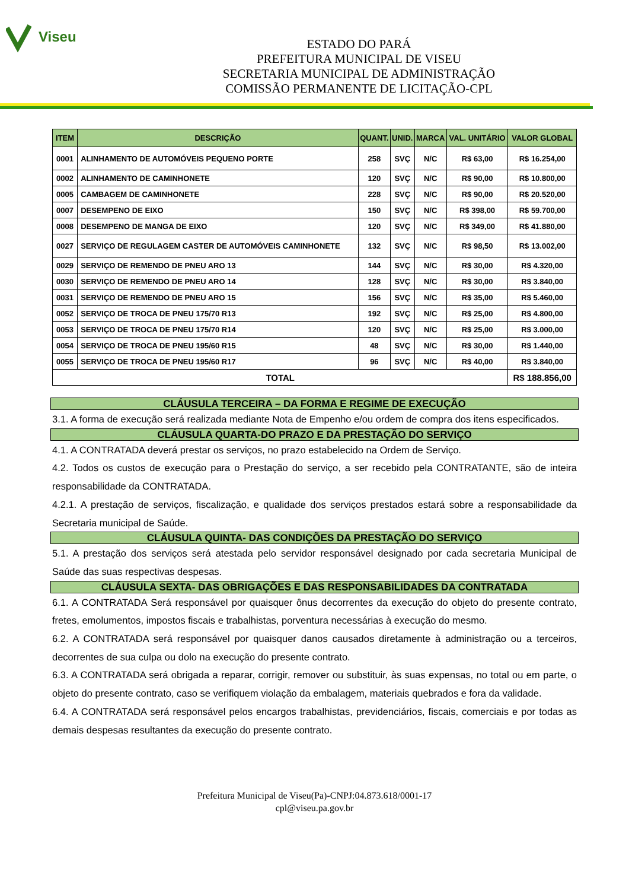Viseu
ESTADO DO PARÁ
PREFEITURA MUNICIPAL DE VISEU
SECRETARIA MUNICIPAL DE ADMINISTRAÇÃO
COMISSÃO PERMANENTE DE LICITAÇÃO-CPL
| ITEM | DESCRIÇÃO | QUANT. | UNID. | MARCA | VAL. UNITÁRIO | VALOR GLOBAL |
| --- | --- | --- | --- | --- | --- | --- |
| 0001 | ALINHAMENTO DE AUTOMÓVEIS PEQUENO PORTE | 258 | SVÇ | N/C | R$ 63,00 | R$ 16.254,00 |
| 0002 | ALINHAMENTO DE CAMINHONETE | 120 | SVÇ | N/C | R$ 90,00 | R$ 10.800,00 |
| 0005 | CAMBAGEM DE CAMINHONETE | 228 | SVÇ | N/C | R$ 90,00 | R$ 20.520,00 |
| 0007 | DESEMPENO DE EIXO | 150 | SVÇ | N/C | R$ 398,00 | R$ 59.700,00 |
| 0008 | DESEMPENO DE MANGA DE EIXO | 120 | SVÇ | N/C | R$ 349,00 | R$ 41.880,00 |
| 0027 | SERVIÇO DE REGULAGEM CASTER DE AUTOMÓVEIS CAMINHONETE | 132 | SVÇ | N/C | R$ 98,50 | R$ 13.002,00 |
| 0029 | SERVIÇO DE REMENDO DE PNEU ARO 13 | 144 | SVÇ | N/C | R$ 30,00 | R$ 4.320,00 |
| 0030 | SERVIÇO DE REMENDO DE PNEU ARO 14 | 128 | SVÇ | N/C | R$ 30,00 | R$ 3.840,00 |
| 0031 | SERVIÇO DE REMENDO DE PNEU ARO 15 | 156 | SVÇ | N/C | R$ 35,00 | R$ 5.460,00 |
| 0052 | SERVIÇO DE TROCA DE PNEU 175/70 R13 | 192 | SVÇ | N/C | R$ 25,00 | R$ 4.800,00 |
| 0053 | SERVIÇO DE TROCA DE PNEU 175/70 R14 | 120 | SVÇ | N/C | R$ 25,00 | R$ 3.000,00 |
| 0054 | SERVIÇO DE TROCA DE PNEU 195/60 R15 | 48 | SVÇ | N/C | R$ 30,00 | R$ 1.440,00 |
| 0055 | SERVIÇO DE TROCA DE PNEU 195/60 R17 | 96 | SVÇ | N/C | R$ 40,00 | R$ 3.840,00 |
| TOTAL | | | | | | R$ 188.856,00 |
CLÁUSULA TERCEIRA – DA FORMA E REGIME DE EXECUÇÃO
3.1. A forma de execução será realizada mediante Nota de Empenho e/ou ordem de compra dos itens especificados.
CLÁUSULA QUARTA-DO PRAZO E DA PRESTAÇÃO DO SERVIÇO
4.1. A CONTRATADA deverá prestar os serviços, no prazo estabelecido na Ordem de Serviço.
4.2. Todos os custos de execução para o Prestação do serviço, a ser recebido pela CONTRATANTE, são de inteira responsabilidade da CONTRATADA.
4.2.1. A prestação de serviços, fiscalização, e qualidade dos serviços prestados estará sobre a responsabilidade da Secretaria municipal de Saúde.
CLÁUSULA QUINTA- DAS CONDIÇÕES DA PRESTAÇÃO DO SERVIÇO
5.1. A prestação dos serviços será atestada pelo servidor responsável designado por cada secretaria Municipal de Saúde das suas respectivas despesas.
CLÁUSULA SEXTA- DAS OBRIGAÇÕES E DAS RESPONSABILIDADES DA CONTRATADA
6.1. A CONTRATADA Será responsável por quaisquer ônus decorrentes da execução do objeto do presente contrato, fretes, emolumentos, impostos fiscais e trabalhistas, porventura necessárias à execução do mesmo.
6.2. A CONTRATADA será responsável por quaisquer danos causados diretamente à administração ou a terceiros, decorrentes de sua culpa ou dolo na execução do presente contrato.
6.3. A CONTRATADA será obrigada a reparar, corrigir, remover ou substituir, às suas expensas, no total ou em parte, o objeto do presente contrato, caso se verifiquem violação da embalagem, materiais quebrados e fora da validade.
6.4. A CONTRATADA será responsável pelos encargos trabalhistas, previdenciários, fiscais, comerciais e por todas as demais despesas resultantes da execução do presente contrato.
Prefeitura Municipal de Viseu(Pa)-CNPJ:04.873.618/0001-17
cpl@viseu.pa.gov.br